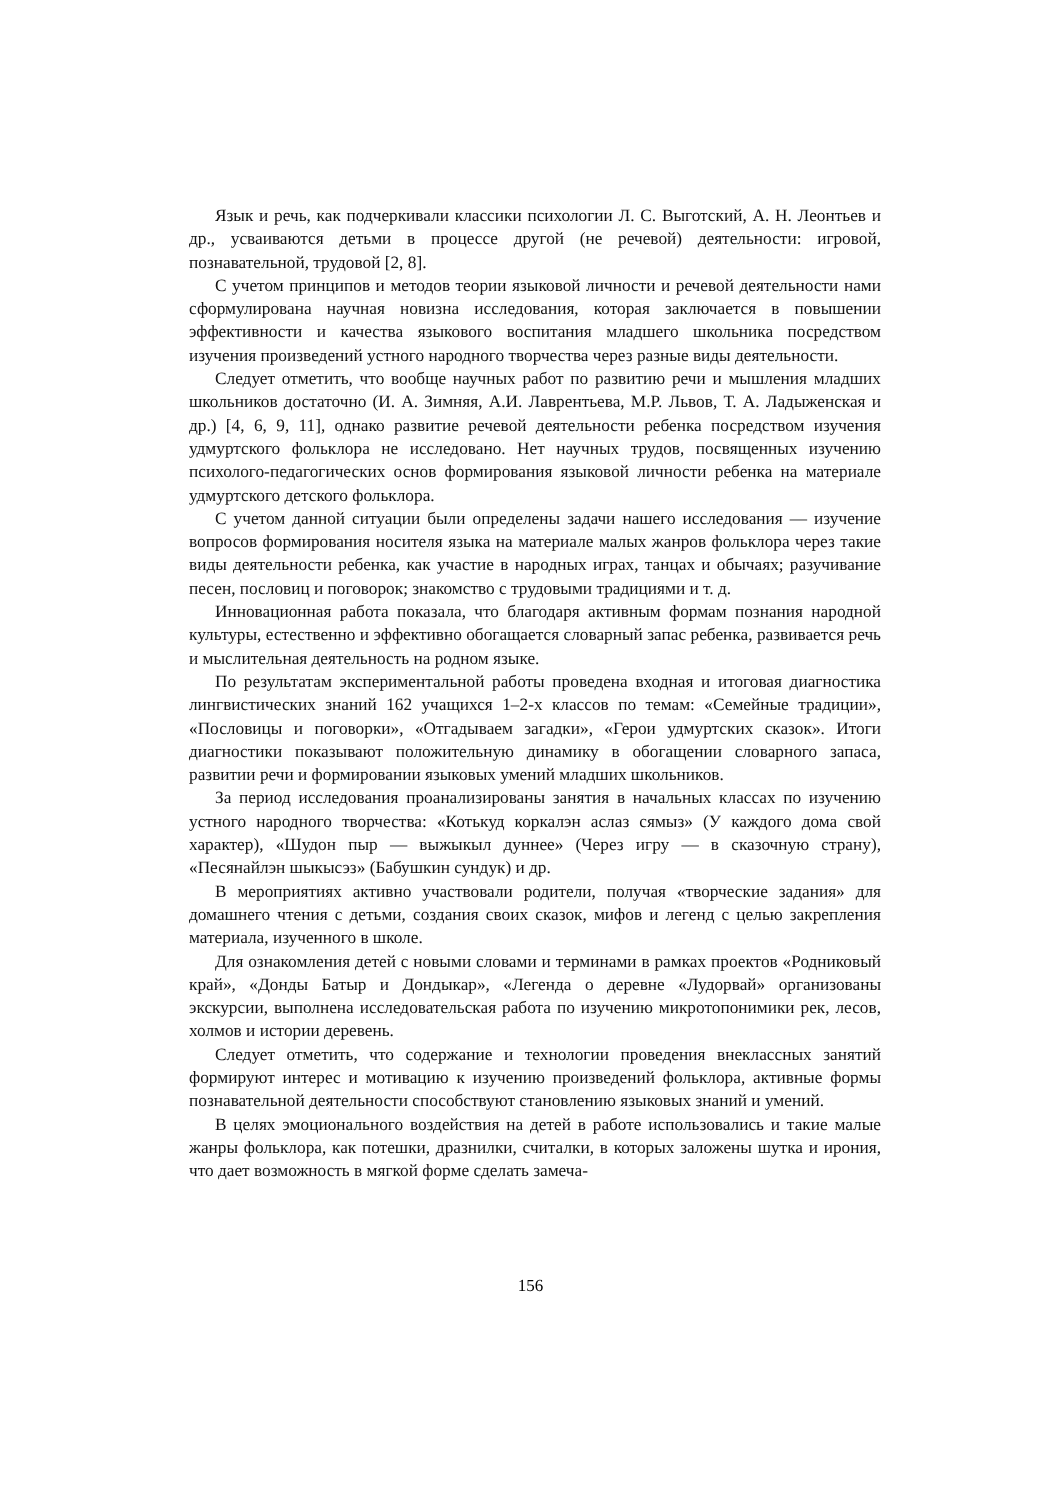Язык и речь, как подчеркивали классики психологии Л. С. Выготский, А. Н. Леонтьев и др., усваиваются детьми в процессе другой (не речевой) деятельности: игровой, познавательной, трудовой [2, 8].
С учетом принципов и методов теории языковой личности и речевой деятельности нами сформулирована научная новизна исследования, которая заключается в повышении эффективности и качества языкового воспитания младшего школьника посредством изучения произведений устного народного творчества через разные виды деятельности.
Следует отметить, что вообще научных работ по развитию речи и мышления младших школьников достаточно (И. А. Зимняя, А.И. Лаврентьева, М.Р. Львов, Т. А. Ладыженская и др.) [4, 6, 9, 11], однако развитие речевой деятельности ребенка посредством изучения удмуртского фольклора не исследовано. Нет научных трудов, посвященных изучению психолого-педагогических основ формирования языковой личности ребенка на материале удмуртского детского фольклора.
С учетом данной ситуации были определены задачи нашего исследования — изучение вопросов формирования носителя языка на материале малых жанров фольклора через такие виды деятельности ребенка, как участие в народных играх, танцах и обычаях; разучивание песен, пословиц и поговорок; знакомство с трудовыми традициями и т. д.
Инновационная работа показала, что благодаря активным формам познания народной культуры, естественно и эффективно обогащается словарный запас ребенка, развивается речь и мыслительная деятельность на родном языке.
По результатам экспериментальной работы проведена входная и итоговая диагностика лингвистических знаний 162 учащихся 1–2-х классов по темам: «Семейные традиции», «Пословицы и поговорки», «Отгадываем загадки», «Герои удмуртских сказок». Итоги диагностики показывают положительную динамику в обогащении словарного запаса, развитии речи и формировании языковых умений младших школьников.
За период исследования проанализированы занятия в начальных классах по изучению устного народного творчества: «Котькуд коркалэн аслаз сямыз» (У каждого дома свой характер), «Шудон пыр — выжыкыл дуннее» (Через игру — в сказочную страну), «Песянайлэн шыкысэз» (Бабушкин сундук) и др.
В мероприятиях активно участвовали родители, получая «творческие задания» для домашнего чтения с детьми, создания своих сказок, мифов и легенд с целью закрепления материала, изученного в школе.
Для ознакомления детей с новыми словами и терминами в рамках проектов «Родниковый край», «Донды Батыр и Дондыкар», «Легенда о деревне «Лудорвай» организованы экскурсии, выполнена исследовательская работа по изучению микротопонимики рек, лесов, холмов и истории деревень.
Следует отметить, что содержание и технологии проведения внеклассных занятий формируют интерес и мотивацию к изучению произведений фольклора, активные формы познавательной деятельности способствуют становлению языковых знаний и умений.
В целях эмоционального воздействия на детей в работе использовались и такие малые жанры фольклора, как потешки, дразнилки, считалки, в которых заложены шутка и ирония, что дает возможность в мягкой форме сделать замеча-
156